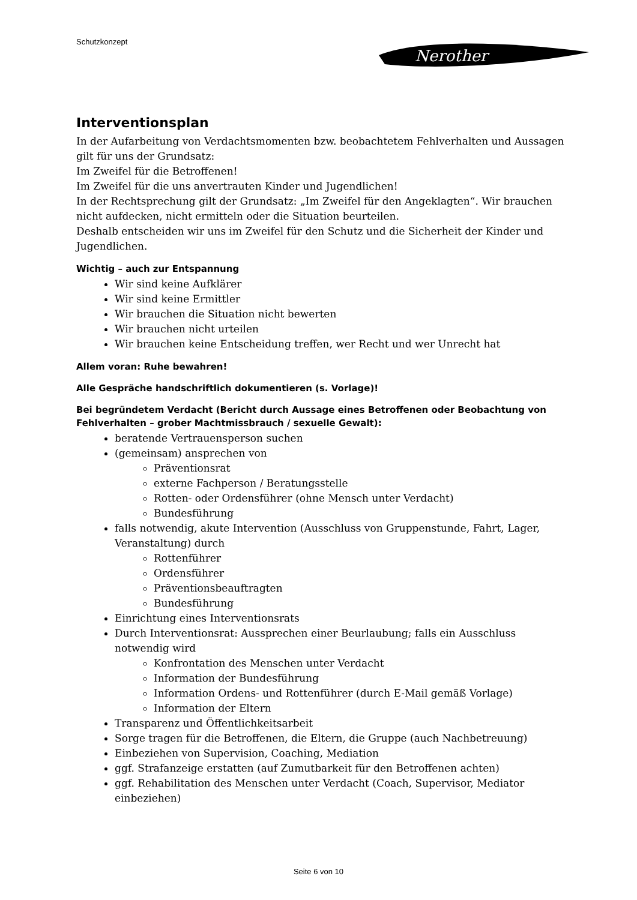Schutzkonzept
Nerother
Interventionsplan
In der Aufarbeitung von Verdachtsmomenten bzw. beobachtetem Fehlverhalten und Aussagen gilt für uns der Grundsatz:
Im Zweifel für die Betroffenen!
Im Zweifel für die uns anvertrauten Kinder und Jugendlichen!
In der Rechtsprechung gilt der Grundsatz: „Im Zweifel für den Angeklagten“. Wir brauchen nicht aufdecken, nicht ermitteln oder die Situation beurteilen.
Deshalb entscheiden wir uns im Zweifel für den Schutz und die Sicherheit der Kinder und Jugendlichen.
Wichtig – auch zur Entspannung
Wir sind keine Aufklärer
Wir sind keine Ermittler
Wir brauchen die Situation nicht bewerten
Wir brauchen nicht urteilen
Wir brauchen keine Entscheidung treffen, wer Recht und wer Unrecht hat
Allem voran: Ruhe bewahren!
Alle Gespräche handschriftlich dokumentieren (s. Vorlage)!
Bei begründetem Verdacht (Bericht durch Aussage eines Betroffenen oder Beobachtung von Fehlverhalten – grober Machtmissbrauch / sexuelle Gewalt):
beratende Vertrauensperson suchen
(gemeinsam) ansprechen von
Präventionsrat
externe Fachperson / Beratungsstelle
Rotten- oder Ordensführer (ohne Mensch unter Verdacht)
Bundesführung
falls notwendig, akute Intervention (Ausschluss von Gruppenstunde, Fahrt, Lager, Veranstaltung) durch
Rottenführer
Ordensführer
Präventionsbeauftragten
Bundesführung
Einrichtung eines Interventionsrats
Durch Interventionsrat: Aussprechen einer Beurlaubung; falls ein Ausschluss notwendig wird
Konfrontation des Menschen unter Verdacht
Information der Bundesführung
Information Ordens- und Rottenführer (durch E-Mail gemäß Vorlage)
Information der Eltern
Transparenz und Öffentlichkeitsarbeit
Sorge tragen für die Betroffenen, die Eltern, die Gruppe (auch Nachbetreuung)
Einbeziehen von Supervision, Coaching, Mediation
ggf. Strafanzeige erstatten (auf Zumutbarkeit für den Betroffenen achten)
ggf. Rehabilitation des Menschen unter Verdacht (Coach, Supervisor, Mediator einbeziehen)
Seite 6 von 10